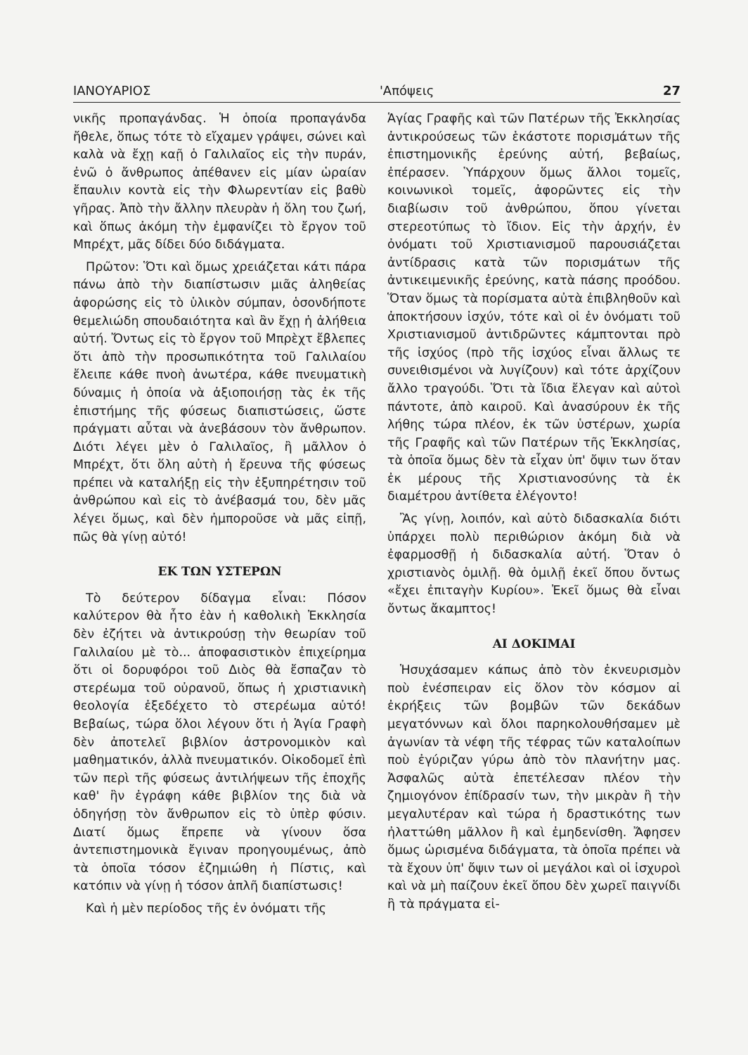ΙΑΝΟΥΑΡΙΟΣ 'Απόψεις 27
νικῆς προπαγάνδας. Ἡ ὁποία προπαγάνδα ἤθελε, ὅπως τότε τὸ εἴχαμεν γράψει, σώνει καὶ καλὰ νὰ ἔχῃ καῇ ὁ Γαλιλαῖος εἰς τὴν πυράν, ἐνῶ ὁ ἄνθρωπος ἀπέθανεν εἰς μίαν ὡραίαν ἔπαυλιν κοντὰ εἰς τὴν Φλωρεντίαν εἰς βαθὺ γῆρας. Ἀπὸ τὴν ἄλλην πλευρὰν ἡ ὅλη του ζωή, καὶ ὅπως ἀκόμη τὴν ἐμφανίζει τὸ ἔργον τοῦ Μπρέχτ, μᾶς δίδει δύο διδάγματα.
Πρῶτον: Ὅτι καὶ ὅμως χρειάζεται κάτι πάρα πάνω ἀπὸ τὴν διαπίστωσιν μιᾶς ἀληθείας ἀφορώσης εἰς τὸ ὑλικὸν σύμπαν, ὁσονδήποτε θεμελιώδη σπουδαιότητα καὶ ἂν ἔχῃ ἡ ἀλήθεια αὐτή. Ὄντως εἰς τὸ ἔργον τοῦ Μπρὲχτ ἔβλεπες ὅτι ἀπὸ τὴν προσωπικότητα τοῦ Γαλιλαίου ἔλειπε κάθε πνοὴ ἀνωτέρα, κάθε πνευματικὴ δύναμις ἡ ὁποία νὰ ἀξιοποιήσῃ τὰς ἐκ τῆς ἐπιστήμης τῆς φύσεως διαπιστώσεις, ὥστε πράγματι αὗται νὰ ἀνεβάσουν τὸν ἄνθρωπον. Διότι λέγει μὲν ὁ Γαλιλαῖος, ἢ μᾶλλον ὁ Μπρέχτ, ὅτι ὅλη αὐτὴ ἡ ἔρευνα τῆς φύσεως πρέπει νὰ καταλήξῃ εἰς τὴν ἐξυπηρέτησιν τοῦ ἀνθρώπου καὶ εἰς τὸ ἀνέβασμά του, δὲν μᾶς λέγει ὅμως, καὶ δὲν ἠμποροῦσε νὰ μᾶς εἰπῇ, πῶς θὰ γίνῃ αὐτό!
ΕΚ ΤΩΝ ΥΣΤΕΡΩΝ
Τὸ δεύτερον δίδαγμα εἶναι: Πόσον καλύτερον θὰ ἦτο ἐὰν ἡ καθολικὴ Ἐκκλησία δὲν ἐζήτει νὰ ἀντικρούσῃ τὴν θεωρίαν τοῦ Γαλιλαίου μὲ τὸ... ἀποφασιστικὸν ἐπιχείρημα ὅτι οἱ δορυφόροι τοῦ Διὸς θὰ ἔσπαζαν τὸ στερέωμα τοῦ οὐρανοῦ, ὅπως ἡ χριστιανικὴ θεολογία ἐξεδέχετο τὸ στερέωμα αὐτό! Βεβαίως, τώρα ὅλοι λέγουν ὅτι ἡ Ἁγία Γραφὴ δὲν ἀποτελεῖ βιβλίον ἀστρονομικὸν καὶ μαθηματικόν, ἀλλὰ πνευματικόν. Οἰκοδομεῖ ἐπὶ τῶν περὶ τῆς φύσεως ἀντιλήψεων τῆς ἐποχῆς καθ' ἣν ἐγράφη κάθε βιβλίον της διὰ νὰ ὁδηγήσῃ τὸν ἄνθρωπον εἰς τὸ ὑπὲρ φύσιν. Διατί ὅμως ἔπρεπε νὰ γίνουν ὅσα ἀντεπιστημονικὰ ἔγιναν προηγουμένως, ἀπὸ τὰ ὁποῖα τόσον ἐζημιώθη ἡ Πίστις, καὶ κατόπιν νὰ γίνῃ ἡ τόσον ἁπλῆ διαπίστωσις!
Καὶ ἡ μὲν περίοδος τῆς ἐν ὀνόματι τῆς
Ἁγίας Γραφῆς καὶ τῶν Πατέρων τῆς Ἐκκλησίας ἀντικρούσεως τῶν ἑκάστοτε πορισμάτων τῆς ἐπιστημονικῆς ἐρεύνης αὐτή, βεβαίως, ἐπέρασεν. Ὑπάρχουν ὅμως ἄλλοι τομεῖς, κοινωνικοὶ τομεῖς, ἀφορῶντες εἰς τὴν διαβίωσιν τοῦ ἀνθρώπου, ὅπου γίνεται στερεοτύπως τὸ ἴδιον. Εἰς τὴν ἀρχήν, ἐν ὀνόματι τοῦ Χριστιανισμοῦ παρουσιάζεται ἀντίδρασις κατὰ τῶν πορισμάτων τῆς ἀντικειμενικῆς ἐρεύνης, κατὰ πάσης προόδου. Ὅταν ὅμως τὰ πορίσματα αὐτὰ ἐπιβληθοῦν καὶ ἀποκτήσουν ἰσχύν, τότε καὶ οἱ ἐν ὀνόματι τοῦ Χριστιανισμοῦ ἀντιδρῶντες κάμπτονται πρὸ τῆς ἰσχύος (πρὸ τῆς ἰσχύος εἶναι ἄλλως τε συνειθισμένοι νὰ λυγίζουν) καὶ τότε ἀρχίζουν ἄλλο τραγούδι. Ὅτι τὰ ἴδια ἔλεγαν καὶ αὐτοὶ πάντοτε, ἀπὸ καιροῦ. Καὶ ἀνασύρουν ἐκ τῆς λήθης τώρα πλέον, ἐκ τῶν ὑστέρων, χωρία τῆς Γραφῆς καὶ τῶν Πατέρων τῆς Ἐκκλησίας, τὰ ὁποῖα ὅμως δὲν τὰ εἶχαν ὑπ' ὄψιν των ὅταν ἐκ μέρους τῆς Χριστιανοσύνης τὰ ἐκ διαμέτρου ἀντίθετα ἐλέγοντο!
Ἂς γίνῃ, λοιπόν, καὶ αὐτὸ διδασκαλία διότι ὑπάρχει πολὺ περιθώριον ἀκόμη διὰ νὰ ἐφαρμοσθῇ ἡ διδασκαλία αὐτή. Ὅταν ὁ χριστιανὸς ὁμιλῇ. θὰ ὁμιλῇ ἐκεῖ ὅπου ὄντως «ἔχει ἐπιταγὴν Κυρίου». Ἐκεῖ ὅμως θὰ εἶναι ὄντως ἄκαμπτος!
ΑΙ ΔΟΚΙΜΑΙ
Ἡσυχάσαμεν κάπως ἀπὸ τὸν ἐκνευρισμὸν ποὺ ἐνέσπειραν εἰς ὅλον τὸν κόσμον αἱ ἐκρήξεις τῶν βομβῶν τῶν δεκάδων μεγατόννων καὶ ὅλοι παρηκολουθήσαμεν μὲ ἀγωνίαν τὰ νέφη τῆς τέφρας τῶν καταλοίπων ποὺ ἐγύριζαν γύρω ἀπὸ τὸν πλανήτην μας. Ἀσφαλῶς αὐτὰ ἐπετέλεσαν πλέον τὴν ζημιογόνον ἐπίδρασίν των, τὴν μικρὰν ἢ τὴν μεγαλυτέραν καὶ τώρα ἡ δραστικότης των ἠλαττώθη μᾶλλον ἢ καὶ ἐμηδενίσθη. Ἄφησεν ὅμως ὡρισμένα διδάγματα, τὰ ὁποῖα πρέπει νὰ τὰ ἔχουν ὑπ' ὄψιν των οἱ μεγάλοι καὶ οἱ ἰσχυροὶ καὶ νὰ μὴ παίζουν ἐκεῖ ὅπου δὲν χωρεῖ παιγνίδι ἢ τὰ πράγματα εἰ-